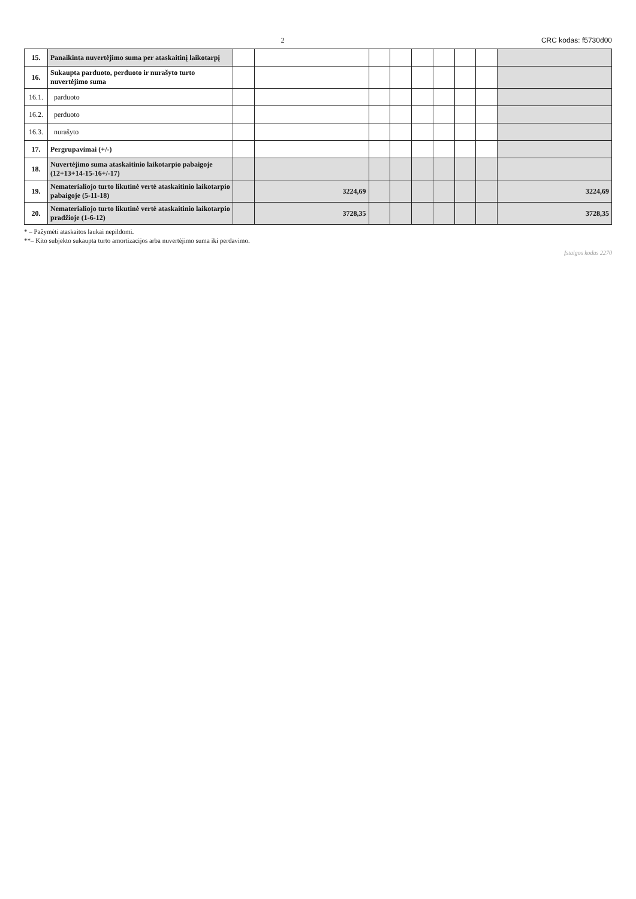2 CRC kodas: f5730d00
| 15. | Panaikinta nuvertėjimo suma per ataskaitinį laikotarpį | | | | | | | | | |
| 16. | Sukaupta parduoto, perduoto ir nurašyto turto nuvertėjimo suma | | | | | | | | | |
| 16.1. | parduoto | | | | | | | | | |
| 16.2. | perduoto | | | | | | | | | |
| 16.3. | nurašyto | | | | | | | | | |
| 17. | Pergrupavimai (+/-) | | | | | | | | | |
| 18. | Nuvertėjimo suma ataskaitinio laikotarpio pabaigoje (12+13+14-15-16+/-17) | | | | | | | | | |
| 19. | Nematerialiojo turto likutinė vertė ataskaitinio laikotarpio pabaigoje (5-11-18) | | 3224,69 | | | | | | | 3224,69 |
| 20. | Nematerialiojo turto likutinė vertė ataskaitinio laikotarpio pradžioje (1-6-12) | | 3728,35 | | | | | | | 3728,35 |
* – Pažymėti ataskaitos laukai nepildomi.
**– Kito subjekto sukaupta turto amortizacijos arba nuvertėjimo suma iki perdavimo.
Įstaigos kodas 2270